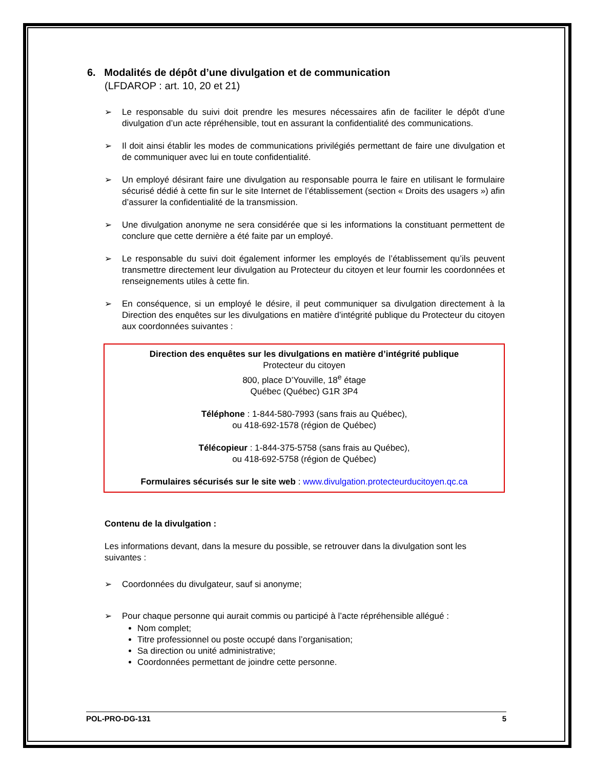6. Modalités de dépôt d’une divulgation et de communication
(LFDAROP : art. 10, 20 et 21)
➢ Le responsable du suivi doit prendre les mesures nécessaires afin de faciliter le dépôt d’une divulgation d’un acte répréhensible, tout en assurant la confidentialité des communications.
➢ Il doit ainsi établir les modes de communications privilégiés permettant de faire une divulgation et de communiquer avec lui en toute confidentialité.
➢ Un employé désirant faire une divulgation au responsable pourra le faire en utilisant le formulaire sécurisé dédié à cette fin sur le site Internet de l’établissement (section « Droits des usagers ») afin d’assurer la confidentialité de la transmission.
➢ Une divulgation anonyme ne sera considérée que si les informations la constituant permettent de conclure que cette dernière a été faite par un employé.
➢ Le responsable du suivi doit également informer les employés de l’établissement qu’ils peuvent transmettre directement leur divulgation au Protecteur du citoyen et leur fournir les coordonnées et renseignements utiles à cette fin.
➢ En conséquence, si un employé le désire, il peut communiquer sa divulgation directement à la Direction des enquêtes sur les divulgations en matière d’intégrité publique du Protecteur du citoyen aux coordonnées suivantes :
Direction des enquêtes sur les divulgations en matière d’intégrité publique
Protecteur du citoyen
800, place D’Youville, 18<sup>e</sup> étage
Québec (Québec) G1R 3P4
Téléphone : 1-844-580-7993 (sans frais au Québec),
ou 418-692-1578 (région de Québec)
Télécopieur : 1-844-375-5758 (sans frais au Québec),
ou 418-692-5758 (région de Québec)
Formulaires sécurisés sur le site web : www.divulgation.protecteurducitoyen.qc.ca
Contenu de la divulgation :
Les informations devant, dans la mesure du possible, se retrouver dans la divulgation sont les suivantes :
➢ Coordonnées du divulgateur, sauf si anonyme;
➢ Pour chaque personne qui aurait commis ou participé à l’acte répréhensible allégué :
Nom complet;
Titre professionnel ou poste occupé dans l’organisation;
Sa direction ou unité administrative;
Coordonnées permettant de joindre cette personne.
POL-PRO-DG-131 5